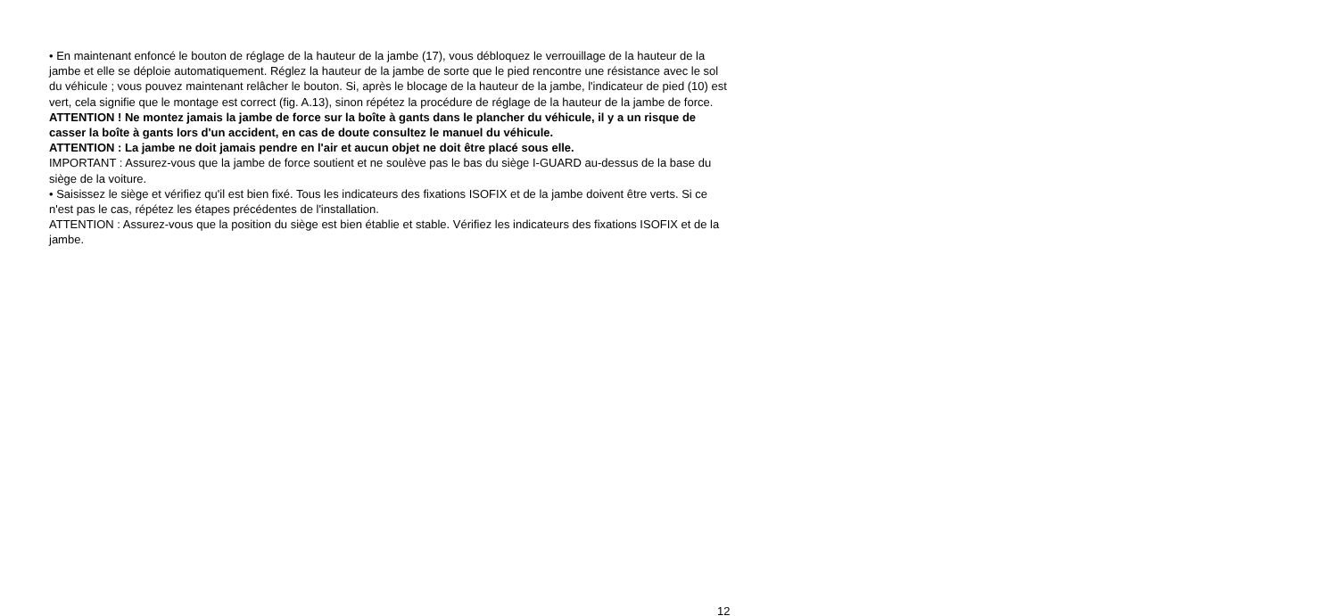• En maintenant enfoncé le bouton de réglage de la hauteur de la jambe (17), vous débloquez le verrouillage de la hauteur de la jambe et elle se déploie automatiquement. Réglez la hauteur de la jambe de sorte que le pied rencontre une résistance avec le sol du véhicule ; vous pouvez maintenant relâcher le bouton. Si, après le blocage de la hauteur de la jambe, l'indicateur de pied (10) est vert, cela signifie que le montage est correct (fig. A.13), sinon répétez la procédure de réglage de la hauteur de la jambe de force.
ATTENTION ! Ne montez jamais la jambe de force sur la boîte à gants dans le plancher du véhicule, il y a un risque de casser la boîte à gants lors d'un accident, en cas de doute consultez le manuel du véhicule.
ATTENTION : La jambe ne doit jamais pendre en l'air et aucun objet ne doit être placé sous elle.
IMPORTANT : Assurez-vous que la jambe de force soutient et ne soulève pas le bas du siège I-GUARD au-dessus de la base du siège de la voiture.
• Saisissez le siège et vérifiez qu'il est bien fixé. Tous les indicateurs des fixations ISOFIX et de la jambe doivent être verts. Si ce n'est pas le cas, répétez les étapes précédentes de l'installation.
ATTENTION : Assurez-vous que la position du siège est bien établie et stable. Vérifiez les indicateurs des fixations ISOFIX et de la jambe.
12